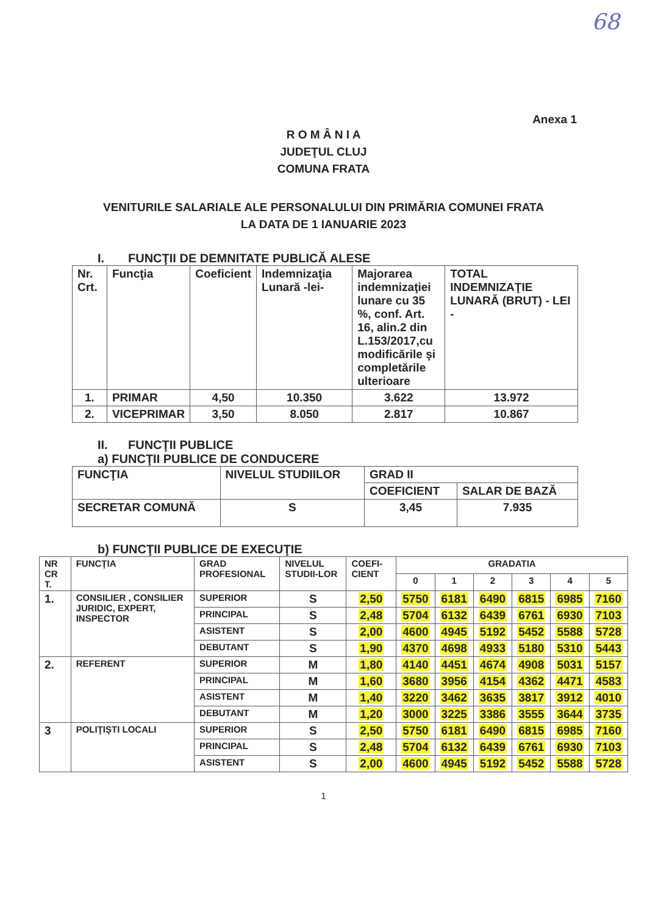68
Anexa 1
R O M Â N I A
JUDEŢUL CLUJ
COMUNA FRATA
VENITURILE SALARIALE ALE PERSONALULUI DIN PRIMĂRIA COMUNEI FRATA
LA DATA DE 1 IANUARIE 2023
I. FUNCŢII DE DEMNITATE PUBLICĂ ALESE
| Nr. Crt. | Funcţia | Coeficient | Indemnizaţia Lunară -lei- | Majorarea indemnizaţiei lunare cu 35 %, conf. Art. 16, alin.2 din L.153/2017,cu modificările şi completările ulterioare | TOTAL INDEMNIZAŢIE LUNARĂ (BRUT) - LEI - |
| --- | --- | --- | --- | --- | --- |
| 1. | PRIMAR | 4,50 | 10.350 | 3.622 | 13.972 |
| 2. | VICEPRIMAR | 3,50 | 8.050 | 2.817 | 10.867 |
II. FUNCŢII PUBLICE
a) FUNCŢII PUBLICE DE CONDUCERE
| FUNCŢIA | NIVELUL STUDIILOR | GRAD II | |
| --- | --- | --- | --- |
| | | COEFICIENT | SALAR DE BAZĂ |
| SECRETAR COMUNĂ | S | 3,45 | 7.935 |
b) FUNCŢII PUBLICE DE EXECUŢIE
| NR CR T. | FUNCŢIA | GRAD PROFESIONAL | NIVELUL STUDII-LOR | COEFI-CIENT | GRADATIA | | | | | |
| --- | --- | --- | --- | --- | --- | --- | --- | --- | --- | --- |
| | | | | | 0 | 1 | 2 | 3 | 4 | 5 |
| 1. | CONSILIER , CONSILIER JURIDIC, EXPERT, INSPECTOR | SUPERIOR | S | 2,50 | 5750 | 6181 | 6490 | 6815 | 6985 | 7160 |
| | | PRINCIPAL | S | 2,48 | 5704 | 6132 | 6439 | 6761 | 6930 | 7103 |
| | | ASISTENT | S | 2,00 | 4600 | 4945 | 5192 | 5452 | 5588 | 5728 |
| | | DEBUTANT | S | 1,90 | 4370 | 4698 | 4933 | 5180 | 5310 | 5443 |
| 2. | REFERENT | SUPERIOR | M | 1,80 | 4140 | 4451 | 4674 | 4908 | 5031 | 5157 |
| | | PRINCIPAL | M | 1,60 | 3680 | 3956 | 4154 | 4362 | 4471 | 4583 |
| | | ASISTENT | M | 1,40 | 3220 | 3462 | 3635 | 3817 | 3912 | 4010 |
| | | DEBUTANT | M | 1,20 | 3000 | 3225 | 3386 | 3555 | 3644 | 3735 |
| 3 | POLIŢIŞTI LOCALI | SUPERIOR | S | 2,50 | 5750 | 6181 | 6490 | 6815 | 6985 | 7160 |
| | | PRINCIPAL | S | 2,48 | 5704 | 6132 | 6439 | 6761 | 6930 | 7103 |
| | | ASISTENT | S | 2,00 | 4600 | 4945 | 5192 | 5452 | 5588 | 5728 |
1